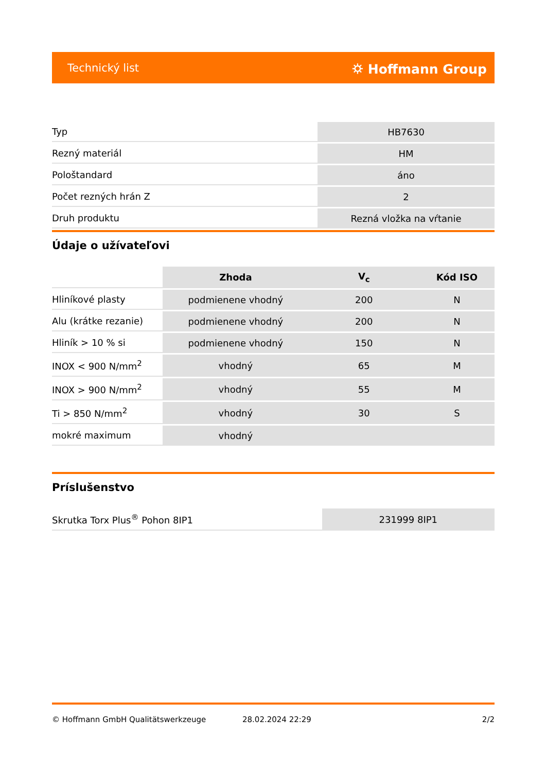Technický list ⛭ Hoffmann Group
| Typ | HB7630 |
| Rezný materiál | HM |
| Pološtandard | áno |
| Počet rezných hrán Z | 2 |
| Druh produktu | Rezná vložka na vŕtanie |
Údaje o užívateľovi
| | Zhoda | V<sub>c</sub> | Kód ISO |
| --- | --- | --- | --- |
| Hliníkové plasty | podmienene vhodný | 200 | N |
| Alu (krátke rezanie) | podmienene vhodný | 200 | N |
| Hliník > 10 % si | podmienene vhodný | 150 | N |
| INOX < 900 N/mm<sup>2</sup> | vhodný | 65 | M |
| INOX > 900 N/mm<sup>2</sup> | vhodný | 55 | M |
| Ti > 850 N/mm<sup>2</sup> | vhodný | 30 | S |
| mokré maximum | vhodný | | |
Príslušenstvo
| Skrutka Torx Plus<sup>®</sup> Pohon 8IP1 | 231999 8IP1 |
© Hoffmann GmbH Qualitätswerkzeuge 28.02.2024 22:29 2/2